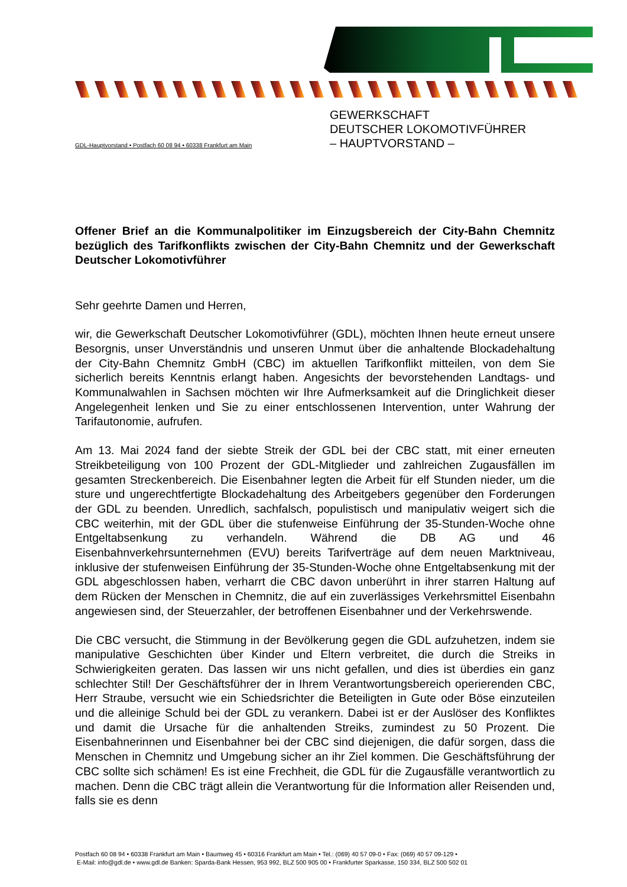GEWERKSCHAFT
DEUTSCHER LOKOMOTIVFÜHRER
– HAUPTVORSTAND –
GDL-Hauptvorstand • Postfach 60 08 94 • 60338 Frankfurt am Main
Offener Brief an die Kommunalpolitiker im Einzugsbereich der City-Bahn Chemnitz bezüglich des Tarifkonflikts zwischen der City-Bahn Chemnitz und der Gewerkschaft Deutscher Lokomotivführer
Sehr geehrte Damen und Herren,
wir, die Gewerkschaft Deutscher Lokomotivführer (GDL), möchten Ihnen heute erneut unsere Besorgnis, unser Unverständnis und unseren Unmut über die anhaltende Blockadehaltung der City-Bahn Chemnitz GmbH (CBC) im aktuellen Tarifkonflikt mitteilen, von dem Sie sicherlich bereits Kenntnis erlangt haben. Angesichts der bevorstehenden Landtags- und Kommunalwahlen in Sachsen möchten wir Ihre Aufmerksamkeit auf die Dringlichkeit dieser Angelegenheit lenken und Sie zu einer entschlossenen Intervention, unter Wahrung der Tarifautonomie, aufrufen.
Am 13. Mai 2024 fand der siebte Streik der GDL bei der CBC statt, mit einer erneuten Streikbeteiligung von 100 Prozent der GDL-Mitglieder und zahlreichen Zugausfällen im gesamten Streckenbereich. Die Eisenbahner legten die Arbeit für elf Stunden nieder, um die sture und ungerechtfertigte Blockadehaltung des Arbeitgebers gegenüber den Forderungen der GDL zu beenden. Unredlich, sachfalsch, populistisch und manipulativ weigert sich die CBC weiterhin, mit der GDL über die stufenweise Einführung der 35-Stunden-Woche ohne Entgeltabsenkung zu verhandeln. Während die DB AG und 46 Eisenbahnverkehrsunternehmen (EVU) bereits Tarifverträge auf dem neuen Marktniveau, inklusive der stufenweisen Einführung der 35-Stunden-Woche ohne Entgeltabsenkung mit der GDL abgeschlossen haben, verharrt die CBC davon unberührt in ihrer starren Haltung auf dem Rücken der Menschen in Chemnitz, die auf ein zuverlässiges Verkehrsmittel Eisenbahn angewiesen sind, der Steuerzahler, der betroffenen Eisenbahner und der Verkehrswende.
Die CBC versucht, die Stimmung in der Bevölkerung gegen die GDL aufzuhetzen, indem sie manipulative Geschichten über Kinder und Eltern verbreitet, die durch die Streiks in Schwierigkeiten geraten. Das lassen wir uns nicht gefallen, und dies ist überdies ein ganz schlechter Stil! Der Geschäftsführer der in Ihrem Verantwortungsbereich operierenden CBC, Herr Straube, versucht wie ein Schiedsrichter die Beteiligten in Gute oder Böse einzuteilen und die alleinige Schuld bei der GDL zu verankern. Dabei ist er der Auslöser des Konfliktes und damit die Ursache für die anhaltenden Streiks, zumindest zu 50 Prozent. Die Eisenbahnerinnen und Eisenbahner bei der CBC sind diejenigen, die dafür sorgen, dass die Menschen in Chemnitz und Umgebung sicher an ihr Ziel kommen. Die Geschäftsführung der CBC sollte sich schämen! Es ist eine Frechheit, die GDL für die Zugausfälle verantwortlich zu machen. Denn die CBC trägt allein die Verantwortung für die Information aller Reisenden und, falls sie es denn
Postfach 60 08 94 • 60338 Frankfurt am Main • Baumweg 45 • 60316 Frankfurt am Main • Tel.: (069) 40 57 09-0 • Fax: (069) 40 57 09-129 •
E-Mail: info@gdl.de • www.gdl.de Banken: Sparda-Bank Hessen, 953 992, BLZ 500 905 00 • Frankfurter Sparkasse, 150 334, BLZ 500 502 01